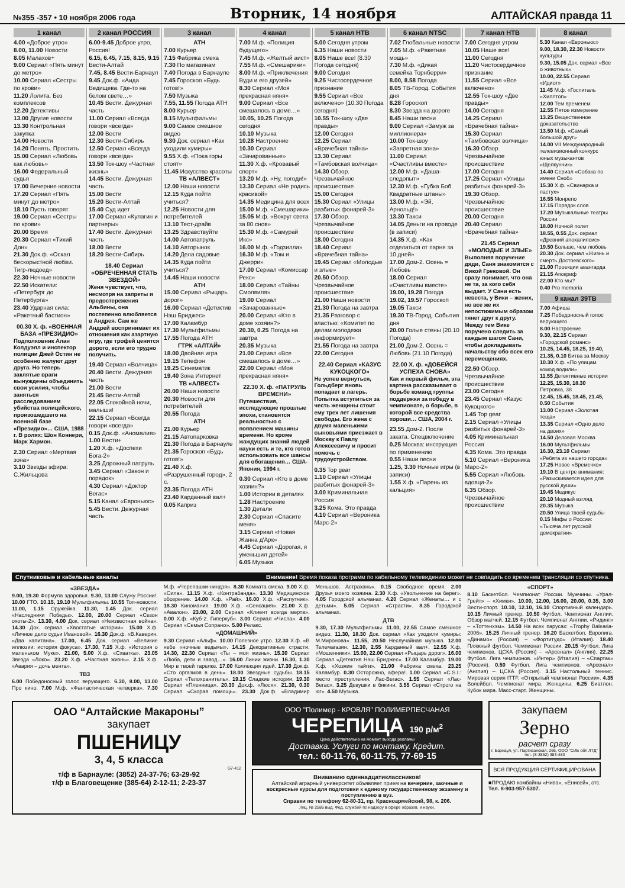№355 -357 • 10 ноября 2006 года Вторник, 14 ноября АЛТАЙСКАЯ правда 11
1 канал
4.00 «Доброе утро»
8.00, 11.00 Новости
8.05 Малахов+
9.00 Сериал «Пять минут до метро»
10.00 Сериал «Сестры по крови»
11.20 Лолита. Без комплексов
12.20 Детективы
13.00 Другие новости
13.30 Контрольная закупка
14.00 Новости
14.20 Понять. Простить
15.00 Сериал «Любовь как любовь»
16.00 Федеральный судья
17.00 Вечерние новости
17.20 Сериал «Пять минут до метро»
18.10 Пусть говорят
19.00 Сериал «Сестры по крови»
20.00 Время
20.30 Сериал «Тихий Дон»
21.30 Док.ф. «Оскал бескорыстной любви. Тигр-людоед»
22.30 Ночные новости
22.50 Искатели: «Петербург до Петербурга»
23.40 Ударная сила: «Ракетный бастион»
00.30 Х. ф. «ВОЕННАЯ БАЗА «ПРЕЗИДИО»
Подполковник Алан Колдуэлл и инспектор полиции Джей Остин не особенно жалуют друг друга. Но теперь заклятые враги вынуждены объединить свои усилия, чтобы заняться расследованием убийства полицейского, произошедшего на военной базе «Президио»… США, 1988 г. В ролях: Шон Коннери, Марк Хармон.
2.30 Сериал «Мертвая зона»
3.10 Звезды эфира: С.Жильцова
2 канал РОССИЯ
6.00-9.45 Доброе утро, Россия!
6.15, 6.45, 7.15, 8.15, 9.15 Вести-Алтай
7.45, 8.45 Вести-Барнаул
9.45 Док.ф. «Аида Ведищева. Где-то на белом свете…»
10.45 Вести. Дежурная часть
11.00 Сериал «Всегда говори «всегда»
12.00 Вести
12.30 Вести-Сибирь
12.50 Сериал «Всегда говори «всегда»
13.50 Ток-шоу «Частная жизнь»
14.45 Вести. Дежурная часть
15.00 Вести
15.20 Вести-Алтай
15.40 Суд идет
17.00 Сериал «Кулагин и партнеры»
17.40 Вести. Дежурная часть
18.00 Вести
18.20 Вести-Сибирь
18.40 Сериал «ОБРЕЧЕННАЯ СТАТЬ ЗВЕЗДОЙ»
Женя чувствует, что, несмотря на запреты и предостережения Альбины, она постепенно влюбляется в Андрея. Сам же Андрей воспринимает их отношения как азартную игру, где трофей ценится дорого, если его трудно получить.
19.40 Сериал «Волчица»
20.40 Вести. Дежурная часть
21.00 Вести
21.45 Вести-Алтай
22.05 Спокойной ночи, малыши!
22.15 Сериал «Всегда говори «всегда»
0.15 Док.ф. «Аномалия»
1.00 Вести+
1.20 Х.ф. «Доспехи Бога-2»
3.25 Дорожный патруль
3.45 Сериал «Закон и порядок»
4.30 Сериал «Доктор Вегас»
5.15 Канал «Евроньюс»
5.45 Вести. Дежурная часть
3 канал
АТН
7.00 Курьер
7.15 Фабрика смеха
7.30 По магазинам
7.40 Погода в Барнауле
7.45 Гороскоп «Будь готов!»
7.50 Музыка
7.55, 11.55 Погода АТН
8.00 Курьер
8.15 Мультфильмы
9.00 Самое смешное видео
9.30 Док. сериал «Как уходили кумиры»
9.55 Х.ф. «Пока горы стоят»
11.45 Искусство красоты
ТВ «АЛВЕСТ»
12.00 Наши новости
12.15 Куда пойти учиться?
12.25 Новости для потребителей
13.10 Тест-драйв
13.25 Здравствуйте
14.00 Автопатруль
14.10 Авторынок
14.20 Дела садовые
14.35 Куда пойти учиться?
14.45 Наши новости
АТН
15.00 Сериал «Рыцарь дорог»
16.00 Сериал «Детектив Нэш Бриджес»
17.00 Каламбур
17.30 Мультфильмы
17.55 Погода АТН
ГТРК «АЛТАЙ»
18.00 Двойная игра
19.15 Телефон
19.25 Синематик
19.40 Зона Интернет
ТВ «АЛВЕСТ»
20.00 Наши новости
20.30 Новости для потребителей
20.55 Погода
АТН
21.00 Курьер
21.15 Автопарковка
21.30 Погода в Барнауле
21.35 Гороскоп «Будь готов!»
21.40 Х.ф. «Разрушенный город», 2 с.
23.35 Погода АТН
23.40 Карданный вал+
0.05 Каприз
4 канал
7.00 М.ф. «Полиция будущего»
7.45 М.ф. «Желтый аист»
7.55 М.ф. «Смешарики»
8.00 М.ф. «Приключения Вуди и его друзей»
8.30 Сериал «Моя прекрасная няня»
9.00 Сериал «Все смешалось в доме…»
10.05, 10.25 Погода сегодня
10.10 Музыка
10.28 Настроение
10.30 Сериал «Зачарованные»
11.30 Х.ф. «Кровавый спорт»
13.20 М.ф. «Ну, погоди!»
13.30 Сериал «Не родись красивой»
14.35 Медицина для всех
15.00 М.ф. «Смешарики»
15.05 М.ф. «Вокруг света за 80 снов»
15.30 М.ф. «Самурай Икс»
16.00 М.ф. «Годзилла»
16.30 М.ф. «Том и Джерри»
17.00 Сериал «Комиссар Рекс»
18.00 Сериал «Тайны Смолвиля»
19.00 Сериал «Зачарованные»
20.00 Сериал «Кто в доме хозяин?»
20.30, 0.25 Погода на завтра
20.35 Музыка
21.00 Сериал «Все смешалось в доме…»
22.00 Сериал «Моя прекрасная няня»
22.30 Х. ф. «ПАТРУЛЬ ВРЕМЕНИ»
Путешествия, исследующие прошлые эпохи, становятся реальностью с появлением машины времени. Но кроме жаждущих знаний людей науки есть и те, кто готов использовать все шансы для обогащения… США-Япония, 1994 г.
0.30 Сериал «Кто в доме хозяин?»
1.00 Истории в деталях
1.28 Настроение
1.30 Детали
2.30 Сериал «Спасите меня»
3.15 Сериал «Новая Жанна д'Арк»
4.45 Сериал «Дорогая, я уменьшил детей»
6.05 Музыка
5 канал НТВ
5.00 Сегодня утром
6.35 Наши новости
8.05 Наше все! (8.30 Погода сегодня)
9.00 Сегодня
9.25 Чистосердечное признание
9.55 Сериал «Все включено» (10.30 Погода сегодня)
10.55 Ток-шоу «Две правды»
12.00 Сегодня
12.25 Сериал «Врачебная тайна»
13.30 Сериал «Тамбовская волчица»
14.30 Обзор. Чрезвычайное происшествие
15.00 Сегодня
15.30 Сериал «Улицы разбитых фонарей-3»
17.30 Обзор. Чрезвычайное происшествие
18.00 Сегодня
18.40 Сериал «Врачебная тайна»
19.45 Сериал «Молодые и злые»
20.50 Обзор. Чрезвычайное происшествие
21.00 Наши новости
21.30 Погода на завтра
21.35 Разговор с властью: «Комитет по делам молодежи информирует»
21.55 Погода на завтра
22.00 Сегодня
22.40 Сериал «КАЗУС КУКОЦКОГО»
Не успев вернуться, Гольдберг вновь попадает в лагерь. Попытка вступиться за честь женщины стоит ему трех лет лишения свободы. Его жена с двумя маленькими сыновьями приезжает в Москву к Павлу Алексеевичу и просит помочь с трудоустройством.
0.35 Top gear
1.10 Сериал «Улицы разбитых фонарей-3»
3.00 Криминальная Россия
3.25 Кома. Это правда
4.10 Сериал «Вероника Марс-2»
6 канал NTSC
7.02 Глобальные новости
7.05 М.ф. «Ракетная мощь»
7.30 М.ф. «Дикая семейка Торнберри»
8.00, 8.58 Погода
8.05 ТВ-Город. События дня
8.28 Гороскоп
8.30 Звезда на дороге
8.45 Наши песни
9.00 Сериал «Замуж за миллионера»
10.00 Ток-шоу «Запретная зона»
11.00 Сериал «Счастливы вместе»
12.00 М.ф. «Даша-следопыт»
12.30 М.ф. «Губка Боб Квадратные штаны»
13.00 М.ф. «Эй, Арнольд!»
13.30 Такси
14.05 Деньги на проводе (в записи)
14.35 Х.ф. «Как отделаться от парня за 10 дней»
17.00 Дом-2. Осень = Любовь
18.00 Сериал «Счастливы вместе»
19.00, 19.28 Погода
19.02, 19.57 Гороскоп
19.05 Такси
19.30 ТВ-Город. События дня
20.00 Голые стены (20.10 Погода)
21.00 Дом-2. Осень = Любовь (21.10 Погода)
22.00 Х. ф. «ДОБЕЙСЯ УСПЕХА СНОВА»
Как и первый фильм, эта картина рассказывает о борьбе команд группы поддержки за победу в чемпионате, о борьбе, в которой все средства хороши… США, 2004 г.
23.55 Дом-2. После заката. Спецвключение
0.25 Москва: инструкция по применению
0.55 Наши песни
1.25, 3.30 Ночные игры (в записи)
1.55 Х.ф. «Парень из кальция»
7 канал НТВ
7.00 Сегодня утром
10.05 Наше все!
11.00 Сегодня
11.20 Чистосердечное признание
11.55 Сериал «Все включено»
12.55 Ток-шоу «Две правды»
14.00 Сегодня
14.25 Сериал «Врачебная тайна»
15.30 Сериал «Тамбовская волчица»
16.30 Обзор. Чрезвычайное происшествие
17.00 Сегодня
17.25 Сериал «Улицы разбитых фонарей-3»
19.30 Обзор. Чрезвычайное происшествие
20.00 Сегодня
20.40 Сериал «Врачебная тайна»
21.45 Сериал «МОЛОДЫЕ И ЗЛЫЕ»
Выполняя поручение дяди, Саня знакомится с Викой Грековой. Он сразу понимает, что она не та, за кого себя выдает. У Сани есть невеста, у Вики – жених, но все же их непостижимым образом тянет друг к другу. Между тем Вике поручено следить за каждым шагом Сани, чтобы докладывать начальству обо всех его перемещениях.
22.50 Обзор. Чрезвычайное происшествие
23.00 Сегодня
23.45 Сериал «Казус Кукоцкого»
1.45 Top gear
2.15 Сериал «Улицы разбитых фонарей-3»
4.05 Криминальная Россия
4.35 Кома. Это правда
5.10 Сериал «Вероника Марс-2»
5.55 Сериал «Любовь вдовца-2»
6.35 Обзор. Чрезвычайное происшествие
8 канал
5.30 Канал «Евроньюс»
9.00, 18.30, 22.30 Новости культуры
9.30, 15.05 Док. сериал «Все о животных»
10.00, 22.55 Сериал «Идиот»
11.45 М.ф. «Госпиталь «Хиллтоп»
12.00 Тем временем
12.55 Пятое измерение
13.25 Вещественное доказательство
13.50 М.ф. «Самый большой друг»
14.00 VII Международный телевизионный конкурс юных музыкантов «Щелкунчик»
14.40 Сериал «Собака по имени Сноб»
15.30 Х.ф. «Свинарка и пастух»
16.55 Монрепо
17.15 Порядок слов
17.20 Музыкальные театры России
18.00 Ночной полет
18.55, 0.55 Док. сериал «Древний апокалипсис»
19.50 Больше, чем любовь
20.30 Док. сериал «Жизнь и смерть Достоевского»
21.00 Проекции авангарда
21.15 Апокриф
22.00 Кто мы?
0.40 Pro memoria
9 канал 39ТВ
7.00 Афиша
7.25 Победоносный голос верующего
8.00 Настроение
9.30, 22.15 Сериал «Городской романс»
10.25, 14.45, 18.25, 19.40, 21.35, 0.10 Битва за Москву
10.30 Х.ф. «По улицам комод водили»
11.55 Детективные истории
12.25, 15.30, 18.30 Петровка, 38
12.45, 15.45, 18.45, 21.45, 0.50 События
13.00 Сериал «Золотая теща»
13.35 Сериал «Одно дело на двоих»
14.50 Деловая Москва
16.00 Мультфильмы
16.30, 23.10 Сериал «Ребята из нашего города»
17.25 Новое «Времечко»
19.10 В центре внимания: «Разыскивается идея для русской души»
19.45 Медикус
20.10 Модный взгляд
20.35 Музыка
20.50 Улица твоей судьбы
0.15 Мифы о России: «Тысяча лет русской демократии»
Спутниковые и кабельные каналы Внимание! Время показа программ по кабельному телевидению может не совпадать со временем трансляции со спутника.
«ЗВЕЗДА»
9.00, 19.30 Формула здоровья. 9.30, 13.00 Служу России!. 10.00 ГТО. 10.15, 19.10 Мультфильмы. 10.55 Топ-новости. 11.00, 1.15 Оружейка. 11.30, 1.45 Док. сериал «Наследники Победы». 12.00, 20.00 Сериал «Сезон охоты-2». 13.30, 4.00 Док. сериал «Неизвестная война». 14.30 Док. сериал «Хвостатые истории». 15.00 Х.ф. «Личное дело судьи Ивановой». 16.30 Док.ф. «В.Каверин. «Два капитана». 17.00, 6.45 Док. сериал «Великие иллюзии: история фокуса». 17.30, 7.15 Х.ф. «История о маленьком Муке». 21.00, 5.00 Х.ф. «Схватка». 23.05 Звезда «Локо». 23.20 Х.ф. «Частная жизнь». 2.15 Х.ф. «Авария – дочь мента».
ТВ3
6.00 Победоносный голос верующего. 6.30, 8.00, 13.00 Про кино. 7.00 М.ф. «Фантастическая четверка». 7.30 М.ф. «Черепашки-ниндзя». 8.30 Комната смеха. 9.00 Х.ф. «Сила». 11.15 Х.ф. «Контрабанда». 13.30 Медицинское обозрение. 14.00 Х.ф. «Рай». 16.00 Х.ф. «Распутник». 18.30 Киномания. 19.00 Х.ф. «Сенсация». 21.00 Х.ф. «Авалон». 23.00, 2.00 Сериал «Клиент всегда мертв». 0.00 Х.ф. «Куб-2. Гиперкуб». 3.00 Сериал «Числа». 4.00 Сериал «Семья Сопрано». 5.00 Релакс.
«ДОМАШНИЙ»
9.30 Сериал «Альф». 10.00 Полезное утро. 12.30 Х.ф. «В небе «ночные ведьмы». 14.15 Декоративные страсти. 14.30, 22.30 Сериал «Ты – моя жизнь». 15.30 Сериал «Люба, дети и завод…». 16.00 Линии жизни. 16.30, 1.30 Мир в твоей тарелке. 17.00 Коллекция идей. 17.30 Док.ф. «Сто оргазмов в день». 18.00 Звездные судьбы. 18.15 Сериал «Телохранитель». 19.15 Сладкие истории. 19.30 Сериал «Пленница». 20.30 Док.ф. «Люся». 21.30, 0.30 Сериал «Скорая помощь». 23.30 Док.ф. «Владимир Меньшов. Астрахань». 0.15 Свободное время. 2.00 Друзья моего хозяина. 2.30 Х.ф. «Увольнение на берег». 4.05 Городской альманах. 4.20 Сериал «Женаты… и с детьми». 5.05 Сериал «Страсти». 8.35 Городской альманах.
ДТВ
9.30, 17.30 Мультфильмы. 11.00, 22.55 Самое смешное видео. 11.30, 18.30 Док. сериал «Как уходили кумиры: М.Миронова». 11.55, 20.50 Неслучайная музыка. 12.00 Телемагазин. 12.30, 2.55 Карданный вал+. 12.55 Х.ф. «Мошенники». 15.00, 22.00 Сериал «Рыцарь дорог». 16.00 Сериал «Детектив Нэш Бриджес». 17.00 Каламбур. 19.00 Х.ф. «Хозяин тайги». 21.00 Фабрика смеха. 23.25 Каламбур. 0.30 Осторожно, афера!. 1.00 Сериал «C.S.I.: место преступления. Лас-Вегас». 1.55 Сериал «Лас-Вегас». 3.25 Девушки в бикини. 3.55 Сериал «Строго на юг». 4.50 Музыка.
«СПОРТ»
8.10 Баскетбол. Чемпионат России. Мужчины. «Урал-Грейт» – «Химки». 10.00, 12.00, 16.00, 20.00, 0.35, 3.00 Вести-спорт. 10.10, 12.10, 16.10 Спортивный календарь. 10.15 Личный тренер. 10.50 Футбол. Чемпионат Англии. Обзор матчей. 12.15 Футбол. Чемпионат Англии. «Ридинг» – «Тоттенхэм». 14.50 На всех парусах: «Trophy Balearia-2006». 15.25 Личный тренер. 16.20 Баскетбол. Евролига. «Динамо» (Россия) – «Фортитудо» (Италия). 18.40 Пляжный футбол. Чемпионат России. 20.15 Футбол. Лига чемпионов. ЦСКА (Россия) – «Арсенал» (Англия). 22.25 Футбол. Лига чемпионов. «Интер» (Италия) – «Спартак» (Россия). 0.50 Футбол. Лига чемпионов. «Арсенал» (Англия) – ЦСКА (Россия). 3.15 Настольный теннис. Мировая серия ITTF. «Открытый чемпионат России». 4.35 Волейбол. Чемпионат мира. Женщины. 6.25 Биатлон. Кубок мира. Масс-старт. Женщины.
ОАО “Алтайские Макароны”
закупает
ПШЕНИЦУ
3, 4, 5 класса
G7-412
т/ф в Барнауле: (3852) 24-37-76; 63-29-92
т/ф в Благовещенке (385-64) 2-12-11; 2-23-37
ООО "Полимер - КРОВЛЯ" ПОЛИМЕРПЕСЧАНАЯ
ЧЕРЕПИЦА 190 р/м<sup>2</sup>
Цена действительна на момент выхода рекламы
Доставка. Услуги по монтажу. Кредит.
тел.: 60-11-76, 60-11-75, 77-69-15
Вниманию одиннадцатиклассников!
Алтайский аграрный университет объявляет прием на вечерние, заочные и воскресные курсы для подготовки к единому государственному экзамену и поступлению в вуз.
Справки по телефону 62-80-31, пр. Красноармейский, 98, к. 206.
Лиц. № 2586 выд. Фед. службой по надзору в сфере образов. и науки.
закупаем
Зерно
расчет сразу
г. Барнаул, ул. Партизанская, 266, ООО "СИБ ойл ЛТД" тел. (8-3852) 383-483
ВСЯ ПРОДУКЦИЯ СЕРТИФИЦИРОВАНА
■ПРОДАЮ комбайны «Нива», «Енисей», отс.
Тел. 8-903-957-5307.